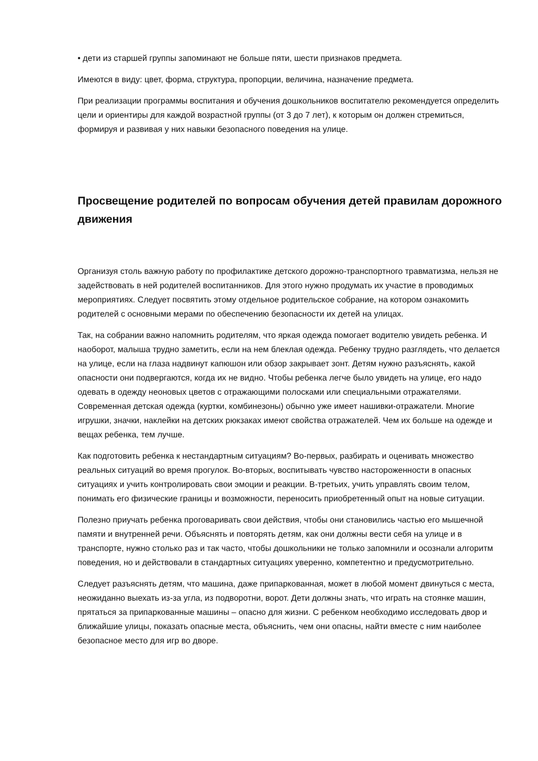• дети из старшей группы запоминают не больше пяти, шести признаков предмета.
Имеются в виду: цвет, форма, структура, пропорции, величина, назначение предмета.
При реализации программы воспитания и обучения дошкольников воспитателю рекомендуется определить цели и ориентиры для каждой возрастной группы (от 3 до 7 лет), к которым он должен стремиться, формируя и развивая у них навыки безопасного поведения на улице.
Просвещение родителей по вопросам обучения детей правилам дорожного движения
Организуя столь важную работу по профилактике детского дорожно-транспортного травматизма, нельзя не задействовать в ней родителей воспитанников. Для этого нужно продумать их участие в проводимых мероприятиях. Следует посвятить этому отдельное родительское собрание, на котором ознакомить родителей с основными мерами по обеспечению безопасности их детей на улицах.
Так, на собрании важно напомнить родителям, что яркая одежда помогает водителю увидеть ребенка. И наоборот, малыша трудно заметить, если на нем блеклая одежда. Ребенку трудно разглядеть, что делается на улице, если на глаза надвинут капюшон или обзор закрывает зонт. Детям нужно разъяснять, какой опасности они подвергаются, когда их не видно. Чтобы ребенка легче было увидеть на улице, его надо одевать в одежду неоновых цветов с отражающими полосками или специальными отражателями. Современная детская одежда (куртки, комбинезоны) обычно уже имеет нашивки-отражатели. Многие игрушки, значки, наклейки на детских рюкзаках имеют свойства отражателей. Чем их больше на одежде и вещах ребенка, тем лучше.
Как подготовить ребенка к нестандартным ситуациям? Во-первых, разбирать и оценивать множество реальных ситуаций во время прогулок. Во-вторых, воспитывать чувство настороженности в опасных ситуациях и учить контролировать свои эмоции и реакции. В-третьих, учить управлять своим телом, понимать его физические границы и возможности, переносить приобретенный опыт на новые ситуации.
Полезно приучать ребенка проговаривать свои действия, чтобы они становились частью его мышечной памяти и внутренней речи. Объяснять и повторять детям, как они должны вести себя на улице и в транспорте, нужно столько раз и так часто, чтобы дошкольники не только запомнили и осознали алгоритм поведения, но и действовали в стандартных ситуациях уверенно, компетентно и предусмотрительно.
Следует разъяснять детям, что машина, даже припаркованная, может в любой момент двинуться с места, неожиданно выехать из-за угла, из подворотни, ворот. Дети должны знать, что играть на стоянке машин, прятаться за припаркованные машины – опасно для жизни. С ребенком необходимо исследовать двор и ближайшие улицы, показать опасные места, объяснить, чем они опасны, найти вместе с ним наиболее безопасное место для игр во дворе.